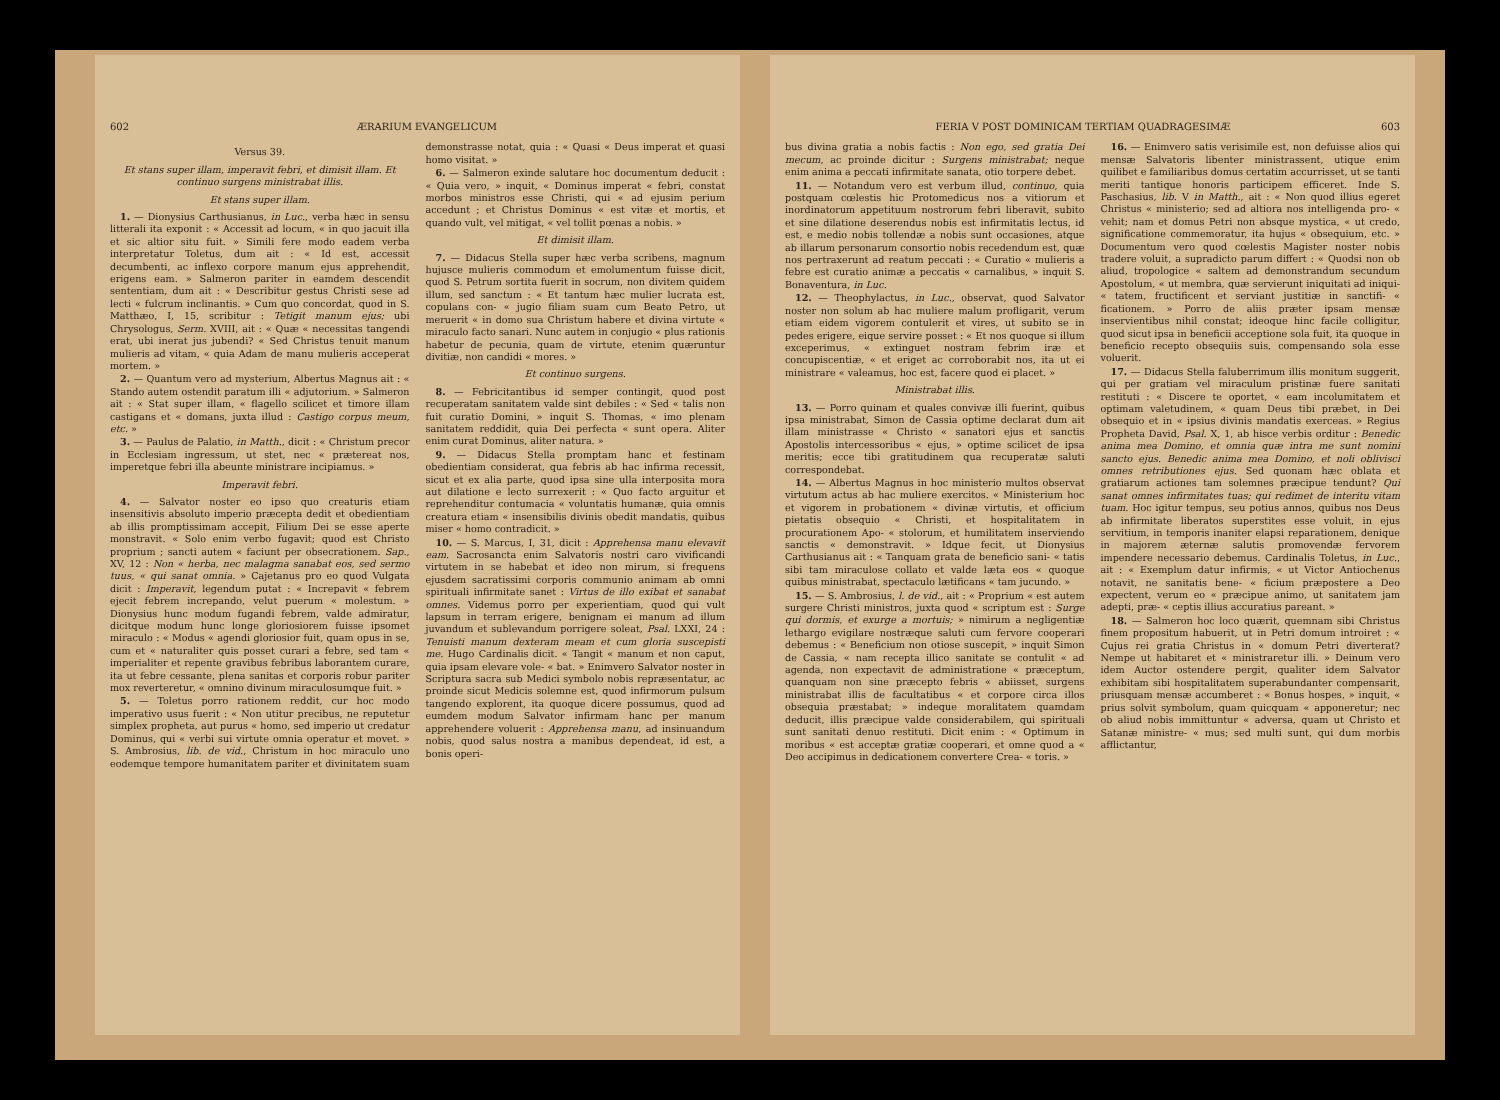602 ÆRARIUM EVANGELICUM
Versus 39.
Et stans super illam, imperavit febri, et dimisit illam. Et continuo surgens ministrabat illis.
Et stans super illam.
1. — Dionysius Carthusianus, in Luc., verba hæc in sensu litterali ita exponit : « Accessit ad locum, « in quo jacuit illa et sic altior situ fuit. » Simili fere modo eadem verba interpretatur Toletus, dum ait : « Id est, accessit decumbenti, ac inflexo corpore manum ejus apprehendit, erigens eam. » Salmeron pariter in eamdem descendit sententiam, dum ait : « Describitur gestus Christi sese ad lecti « fulcrum inclinantis. » Cum quo concordat, quod in S. Matthæo, I, 15, scribitur : Tetigit manum ejus; ubi Chrysologus, Serm. XVIII, ait : « Quæ « necessitas tangendi erat, ubi inerat jus jubendi? « Sed Christus tenuit manum mulieris ad vitam, « quia Adam de manu mulieris acceperat mortem. »
2. — Quantum vero ad mysterium, Albertus Magnus ait : « Stando autem ostendit paratum illi « adjutorium. » Salmeron ait : « Stat super illam, « flagello scilicet et timore illam castigans et « domans, juxta illud : Castigo corpus meum, etc. »
3. — Paulus de Palatio, in Matth., dicit : « Christum precor in Ecclesiam ingressum, ut stet, nec « prætereat nos, imperetque febri illa abeunte ministrare incipiamus. »
Imperavit febri.
4. — Salvator noster eo ipso quo creaturis etiam insensitivis absoluto imperio præcepta dedit et obedientiam ab illis promptissimam accepit, Filium Dei se esse aperte monstravit. « Solo enim verbo fugavit; quod est Christo proprium ; sancti autem « faciunt per obsecrationem. Sap., XV, 12 : Non « herba, nec malagma sanabat eos, sed sermo tuus, « qui sanat omnia. » Cajetanus pro eo quod Vulgata dicit : Imperavit, legendum putat : « Increpavit « febrem ejecit febrem increpando, velut puerum « molestum. » Dionysius hunc modum fugandi febrem, valde admiratur, dicitque modum hunc longe gloriosiorem fuisse ipsomet miraculo : « Modus « agendi gloriosior fuit, quam opus in se, cum et « naturaliter quis posset curari a febre, sed tam « imperialiter et repente gravibus febribus laborantem curare, ita ut febre cessante, plena sanitas et corporis robur pariter mox reverteretur, « omnino divinum miraculosumque fuit. »
5. — Toletus porro rationem reddit, cur hoc modo imperativo usus fuerit : « Non utitur precibus, ne reputetur simplex propheta, aut purus « homo, sed imperio ut credatur Dominus, qui « verbi sui virtute omnia operatur et movet. » S. Ambrosius, lib. de vid., Christum in hoc miraculo uno eodemque tempore humanitatem pariter et divinitatem suam demonstrasse notat, quia : « Quasi « Deus imperat et quasi homo visitat. »
6. — Salmeron exinde salutare hoc documentum deducit : « Quia vero, » inquit, « Dominus imperat « febri, constat morbos ministros esse Christi, qui « ad ejusim perium accedunt ; et Christus Dominus « est vitæ et mortis, et quando vult, vel mitigat, « vel tollit pœnas a nobis. »
Et dimisit illam.
7. — Didacus Stella super hæc verba scribens, magnum hujusce mulieris commodum et emolumentum fuisse dicit, quod S. Petrum sortita fuerit in socrum, non divitem quidem illum, sed sanctum : « Et tantum hæc mulier lucrata est, copulans con- « jugio filiam suam cum Beato Petro, ut meruerit « in domo sua Christum habere et divina virtute « miraculo facto sanari. Nunc autem in conjugio « plus rationis habetur de pecunia, quam de virtute, etenim quæruntur divitiæ, non candidi « mores. »
Et continuo surgens.
8. — Febricitantibus id semper contingit, quod post recuperatam sanitatem valde sint debiles : « Sed « talis non fuit curatio Domini, » inquit S. Thomas, « imo plenam sanitatem reddidit, quia Dei perfecta « sunt opera. Aliter enim curat Dominus, aliter natura. »
9. — Didacus Stella promptam hanc et festinam obedientiam considerat, qua febris ab hac infirma recessit, sicut et ex alia parte, quod ipsa sine ulla interposita mora aut dilatione e lecto surrexerit : « Quo facto arguitur et reprehenditur contumacia « voluntatis humanæ, quia omnis creatura etiam « insensibilis divinis obedit mandatis, quibus miser « homo contradicit. »
10. — S. Marcus, I, 31, dicit : Apprehensa manu elevavit eam. Sacrosancta enim Salvatoris nostri caro vivificandi virtutem in se habebat et ideo non mirum, si frequens ejusdem sacratissimi corporis communio animam ab omni spirituali infirmitate sanet : Virtus de illo exibat et sanabat omnes. Videmus porro per experientiam, quod qui vult lapsum in terram erigere, benignam ei manum ad illum juvandum et sublevandum porrigere soleat, Psal. LXXI, 24 : Tenuisti manum dexteram meam et cum gloria suscepisti me. Hugo Cardinalis dicit. « Tangit « manum et non caput, quia ipsam elevare vole- « bat. » Enimvero Salvator noster in Scriptura sacra sub Medici symbolo nobis repræsentatur, ac proinde sicut Medicis solemne est, quod infirmorum pulsum tangendo explorent, ita quoque dicere possumus, quod ad eumdem modum Salvator infirmam hanc per manum apprehendere voluerit : Apprehensa manu, ad insinuandum nobis, quod salus nostra a manibus dependeat, id est, a bonis operi-
FERIA V POST DOMINICAM TERTIAM QUADRAGESIMÆ 603
bus divina gratia a nobis factis : Non ego, sed gratia Dei mecum, ac proinde dicitur : Surgens ministrabat; neque enim anima a peccati infirmitate sanata, otio torpere debet.
11. — Notandum vero est verbum illud, continuo, quia postquam cœlestis hic Protomedicus nos a vitiorum et inordinatorum appetituum nostrorum febri liberavit, subito et sine dilatione deserendus nobis est infirmitatis lectus, id est, e medio nobis tollendæ a nobis sunt occasiones, atque ab illarum personarum consortio nobis recedendum est, quæ nos pertraxerunt ad reatum peccati : « Curatio « mulieris a febre est curatio animæ a peccatis « carnalibus, » inquit S. Bonaventura, in Luc.
12. — Theophylactus, in Luc., observat, quod Salvator noster non solum ab hac muliere malum profligarit, verum etiam eidem vigorem contulerit et vires, ut subito se in pedes erigere, eique servire posset : « Et nos quoque si illum exceperimus, « extinguet nostram febrim iræ et concupiscentiæ, « et eriget ac corroborabit nos, ita ut ei ministrare « valeamus, hoc est, facere quod ei placet. »
Ministrabat illis.
13. — Porro quinam et quales convivæ illi fuerint, quibus ipsa ministrabat, Simon de Cassia optime declarat dum ait illam ministrasse « Christo « sanatori ejus et sanctis Apostolis intercessoribus « ejus, » optime scilicet de ipsa meritis; ecce tibi gratitudinem qua recuperatæ saluti correspondebat.
14. — Albertus Magnus in hoc ministerio multos observat virtutum actus ab hac muliere exercitos. « Ministerium hoc et vigorem in probationem « divinæ virtutis, et officium pietatis obsequio « Christi, et hospitalitatem in procurationem Apo- « stolorum, et humilitatem inserviendo sanctis « demonstravit. » Idque fecit, ut Dionysius Carthusianus ait : « Tanquam grata de beneficio sani- « tatis sibi tam miraculose collato et valde læta eos « quoque quibus ministrabat, spectaculo lætificans « tam jucundo. »
15. — S. Ambrosius, l. de vid., ait : « Proprium « est autem surgere Christi ministros, juxta quod « scriptum est : Surge qui dormis, et exurge a mortuis; » nimirum a negligentiæ lethargo evigilare nostræque saluti cum fervore cooperari debemus : « Beneficium non otiose suscepit, » inquit Simon de Cassia, « nam recepta illico sanitate se contulit « ad agenda, non expectavit de administratione « præceptum, quanquam non sine præcepto febris « abiisset, surgens ministrabat illis de facultatibus « et corpore circa illos obsequia præstabat; » indeque moralitatem quamdam deducit, illis præcipue valde considerabilem, qui spirituali sunt sanitati denuo restituti. Dicit enim : « Optimum in moribus « est acceptæ gratiæ cooperari, et omne quod a « Deo accipimus in dedicationem convertere Crea- « toris. »
16. — Enimvero satis verisimile est, non defuisse alios qui mensæ Salvatoris libenter ministrassent, utique enim quilibet e familiaribus domus certatim accurrisset, ut se tanti meriti tantique honoris participem efficeret. Inde S. Paschasius, lib. V in Matth., ait : « Non quod illius egeret Christus « ministerio; sed ad altiora nos intelligenda pro- « vehit; nam et domus Petri non absque mystica, « ut credo, significatione commemoratur, ita hujus « obsequium, etc. » Documentum vero quod cœlestis Magister noster nobis tradere voluit, a supradicto parum differt : « Quodsi non ob aliud, tropologice « saltem ad demonstrandum secundum Apostolum, « ut membra, quæ servierunt iniquitati ad iniqui- « tatem, fructificent et serviant justitiæ in sanctifi- « ficationem. » Porro de aliis præter ipsam mensæ inservientibus nihil constat; ideoque hinc facile colligitur, quod sicut ipsa in beneficii acceptione sola fuit, ita quoque in beneficio recepto obsequiis suis, compensando sola esse voluerit.
17. — Didacus Stella faluberrimum illis monitum suggerit, qui per gratiam vel miraculum pristinæ fuere sanitati restituti : « Discere te oportet, « eam incolumitatem et optimam valetudinem, « quam Deus tibi præbet, in Dei obsequio et in « ipsius divinis mandatis exerceas. » Regius Propheta David, Psal. X, 1, ab hisce verbis orditur : Benedic anima mea Domino, et omnia quæ intra me sunt nomini sancto ejus. Benedic anima mea Domino, et noli oblivisci omnes retributiones ejus. Sed quonam hæc oblata et gratiarum actiones tam solemnes præcipue tendunt? Qui sanat omnes infirmitates tuas; qui redimet de interitu vitam tuam. Hoc igitur tempus, seu potius annos, quibus nos Deus ab infirmitate liberatos superstites esse voluit, in ejus servitium, in temporis inaniter elapsi reparationem, denique in majorem æternæ salutis promovendæ fervorem impendere necessario debemus. Cardinalis Toletus, in Luc., ait : « Exemplum datur infirmis, « ut Victor Antiochenus notavit, ne sanitatis bene- « ficium præpostere a Deo expectent, verum eo « præcipue animo, ut sanitatem jam adepti, præ- « ceptis illius accuratius pareant. »
18. — Salmeron hoc loco quærit, quemnam sibi Christus finem propositum habuerit, ut in Petri domum introiret : « Cujus rei gratia Christus in « domum Petri diverterat? Nempe ut habitaret et « ministraretur illi. » Deinum vero idem Auctor ostendere pergit, qualiter idem Salvator exhibitam sibi hospitalitatem superabundanter compensarit, priusquam mensæ accumberet : « Bonus hospes, » inquit, « prius solvit symbolum, quam quicquam « apponeretur; nec ob aliud nobis immittuntur « adversa, quam ut Christo et Satanæ ministre- « mus; sed multi sunt, qui dum morbis afflictantur,